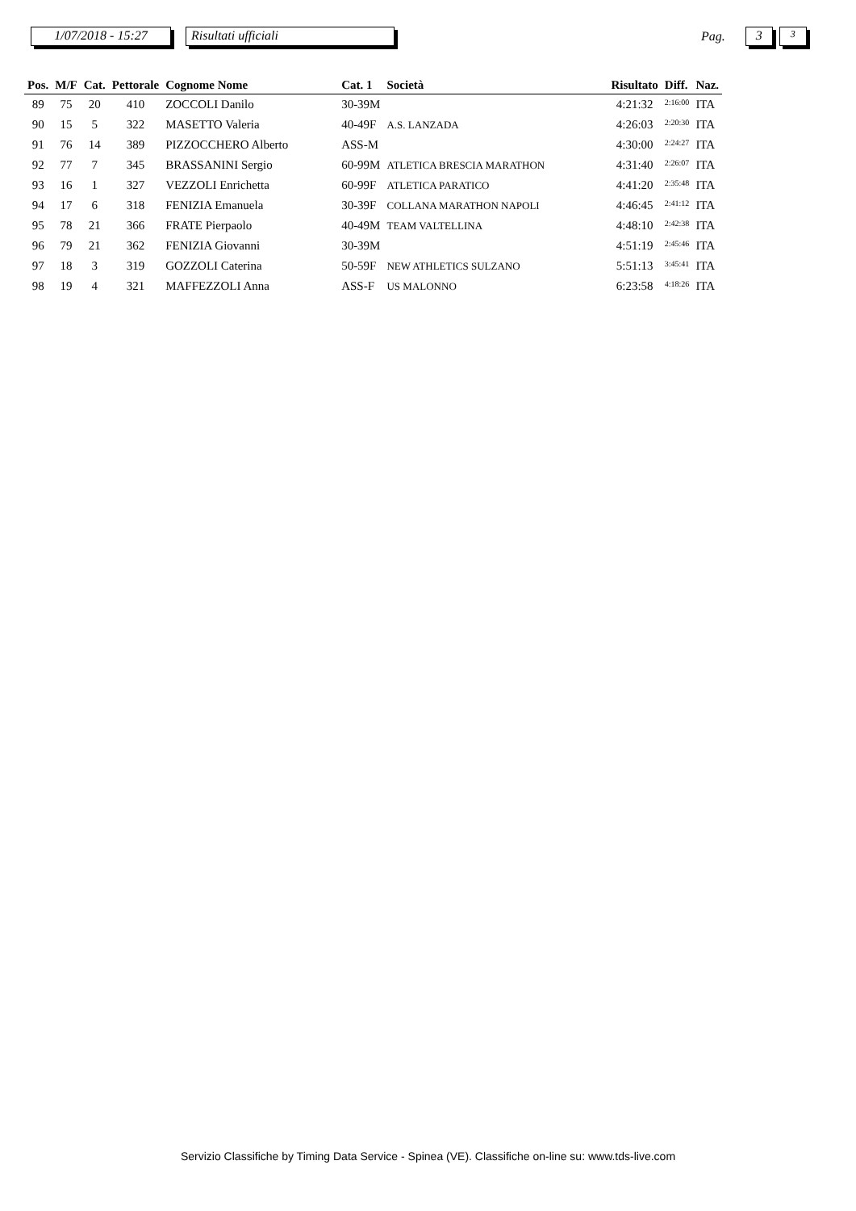1/07/2018 - 15:27
Risultati ufficiali
Pag.
3
3
| Pos. | M/F | Cat. | Pettorale | Cognome Nome | Cat. 1 | Società | Risultato | Diff. | Naz. |
| --- | --- | --- | --- | --- | --- | --- | --- | --- | --- |
| 89 | 75 | 20 | 410 | ZOCCOLI Danilo | 30-39M | | 4:21:32 | 2:16:00 | ITA |
| 90 | 15 | 5 | 322 | MASETTO Valeria | 40-49F | A.S. LANZADA | 4:26:03 | 2:20:30 | ITA |
| 91 | 76 | 14 | 389 | PIZZOCCHERO Alberto | ASS-M | | 4:30:00 | 2:24:27 | ITA |
| 92 | 77 | 7 | 345 | BRASSANINI Sergio | 60-99M | ATLETICA BRESCIA MARATHON | 4:31:40 | 2:26:07 | ITA |
| 93 | 16 | 1 | 327 | VEZZOLI Enrichetta | 60-99F | ATLETICA PARATICO | 4:41:20 | 2:35:48 | ITA |
| 94 | 17 | 6 | 318 | FENIZIA Emanuela | 30-39F | COLLANA MARATHON NAPOLI | 4:46:45 | 2:41:12 | ITA |
| 95 | 78 | 21 | 366 | FRATE Pierpaolo | 40-49M | TEAM VALTELLINA | 4:48:10 | 2:42:38 | ITA |
| 96 | 79 | 21 | 362 | FENIZIA Giovanni | 30-39M | | 4:51:19 | 2:45:46 | ITA |
| 97 | 18 | 3 | 319 | GOZZOLI Caterina | 50-59F | NEW ATHLETICS SULZANO | 5:51:13 | 3:45:41 | ITA |
| 98 | 19 | 4 | 321 | MAFFEZZOLI Anna | ASS-F | US MALONNO | 6:23:58 | 4:18:26 | ITA |
Servizio Classifiche by Timing Data Service - Spinea (VE). Classifiche on-line su: www.tds-live.com